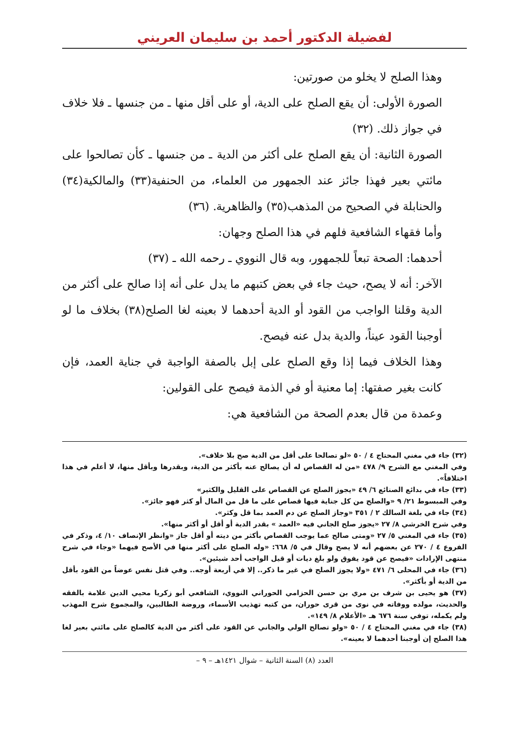لفضيلة الدكتور أحمد بن سليمان العريني
وهذا الصلح لا يخلو من صورتين:
الصورة الأولى: أن يقع الصلح على الدية، أو على أقل منها ـ من جنسها ـ فلا خلاف في جواز ذلك. (٣٢)
الصورة الثانية: أن يقع الصلح على أكثر من الدية ـ من جنسها ـ كأن تصالحوا على مائتي بعير فهذا جائز عند الجمهور من العلماء، من الحنفية(٣٣) والمالكية(٣٤) والحنابلة في الصحيح من المذهب(٣٥) والظاهرية. (٣٦)
وأما فقهاء الشافعية فلهم في هذا الصلح وجهان:
أحدهما: الصحة تبعاً للجمهور، وبه قال النووي ـ رحمه الله ـ (٣٧)
الآخر: أنه لا يصح، حيث جاء في بعض كتبهم ما يدل على أنه إذا صالح على أكثر من الدية وقلنا الواجب من القود أو الدية أحدهما لا بعينه لغا الصلح(٣٨) بخلاف ما لو أوجبنا القود عيناً، والدية بدل عنه فيصح.
وهذا الخلاف فيما إذا وقع الصلح على إبل بالصفة الواجبة في جناية العمد، فإن كانت بغير صفتها: إما معنية أو في الذمة فيصح على القولين:
وعمدة من قال بعدم الصحة من الشافعية هي:
(٣٢) جاء في مغني المحتاج ٤ / ٥٠ «لو تصالحا على أقل من الدية صح بلا خلاف».
وفي المغني مع الشرح ٩/ ٤٧٨ «من له القصاص له أن يصالح عنه بأكثر من الدية، وبقدرها وبأقل منها، لا أعلم في هذا اختلافاً».
(٣٣) جاء في بدائع الصنائع ٦/ ٤٩ «يجوز الصلح عن القصاص على القليل والكثير»
وفي المبسوط ٢١/ ٩ «والصلح من كل جناية فيها قصاص على ما قل من المال أو كثر فهو جائز».
(٣٤) جاء في بلغة السالك ٢ / ٣٥١ «وجاز الصلح عن دم العمد بما قل وكثر».
وفي شرح الخرشي ٨/ ٢٧ «يجوز صلح الجاني فيه «العمد » بقدر الدية أو أقل أو أكثر منها».
(٣٥) جاء في المغني ٥/ ٢٧ «ومتى صالح عما يوجب القصاص بأكثر من ديته أو أقل جاز «وانظر الإنصاف ١٠/ ٤، وذكر في الفروع ٤ / ٢٧٠ عن بعضهم أنه لا يصح وقال في ٥/ ٦٦٨: «وله الصلح على أكثر منها في الأصح فيهما «وجاء في شرح منتهى الإرادات «فيصح عن قود يفوق ولو بلغ ديات أو قيل الواجب أحد شيئين».
(٣٦) جاء في المحلى ٦/ ٤٧١ «ولا يجوز الصلح في غير ما ذكر.. إلا في أربعة أوجه.. وفي قتل نفس عوضاً من القود بأقل من الدية أو بأكثر».
(٣٧) هو يحيى بن شرف بن مري بن حسن الحزامي الحوراني النووي، الشافعي أبو زكريا محيي الدين علامة بالفقه والحديث، مولده ووفاته في نوى من قرى حوران، من كتبه تهذيب الأسماء، وروضة الطالبين، والمجموع شرح المهذب ولم يكمله، توفي سنة ٦٧٦ هـ «الأعلام ٨/ ١٤٩».
(٣٨) جاء في مغني المحتاج ٤ / ٥٠ «ولو تصالح الولي والجاني عن القود على أكثر من الدية كالصلح على مائتي بعير لغا هذا الصلح إن أوجبنا أحدهما لا بعينه».
العدد (٨) السنة الثانية – شوال ١٤٢١هـ – ٩ –